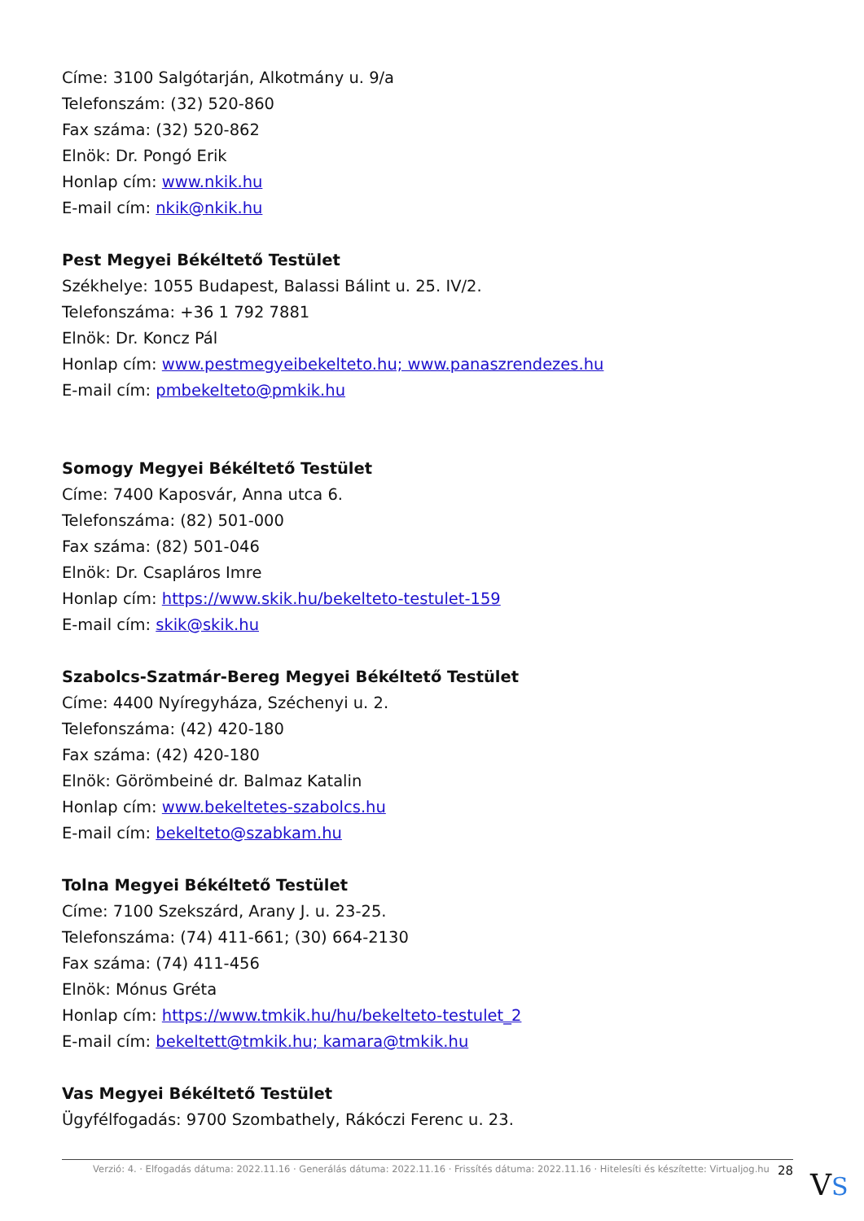Címe: 3100 Salgótarján, Alkotmány u. 9/a
Telefonszám: (32) 520-860
Fax száma: (32) 520-862
Elnök: Dr. Pongó Erik
Honlap cím: www.nkik.hu
E-mail cím: nkik@nkik.hu
Pest Megyei Békéltető Testület
Székhelye: 1055 Budapest, Balassi Bálint u. 25. IV/2.
Telefonszáma: +36 1 792 7881
Elnök: Dr. Koncz Pál
Honlap cím: www.pestmegyeibekelteto.hu; www.panaszrendezes.hu
E-mail cím: pmbekelteto@pmkik.hu
Somogy Megyei Békéltető Testület
Címe: 7400 Kaposvár, Anna utca 6.
Telefonszáma: (82) 501-000
Fax száma: (82) 501-046
Elnök: Dr. Csapláros Imre
Honlap cím: https://www.skik.hu/bekelteto-testulet-159
E-mail cím: skik@skik.hu
Szabolcs-Szatmár-Bereg Megyei Békéltető Testület
Címe: 4400 Nyíregyháza, Széchenyi u. 2.
Telefonszáma: (42) 420-180
Fax száma: (42) 420-180
Elnök: Görömbeiné dr. Balmaz Katalin
Honlap cím: www.bekeltetes-szabolcs.hu
E-mail cím: bekelteto@szabkam.hu
Tolna Megyei Békéltető Testület
Címe: 7100 Szekszárd, Arany J. u. 23-25.
Telefonszáma: (74) 411-661; (30) 664-2130
Fax száma: (74) 411-456
Elnök: Mónus Gréta
Honlap cím: https://www.tmkik.hu/hu/bekelteto-testulet_2
E-mail cím: bekeltett@tmkik.hu; kamara@tmkik.hu
Vas Megyei Békéltető Testület
Ügyfélfogadás: 9700 Szombathely, Rákóczi Ferenc u. 23.
Verzió: 4. · Elfogadás dátuma: 2022.11.16 · Generálás dátuma: 2022.11.16 · Frissítés dátuma: 2022.11.16 · Hitelesíti és készítette: Virtualjog.hu 28
VS